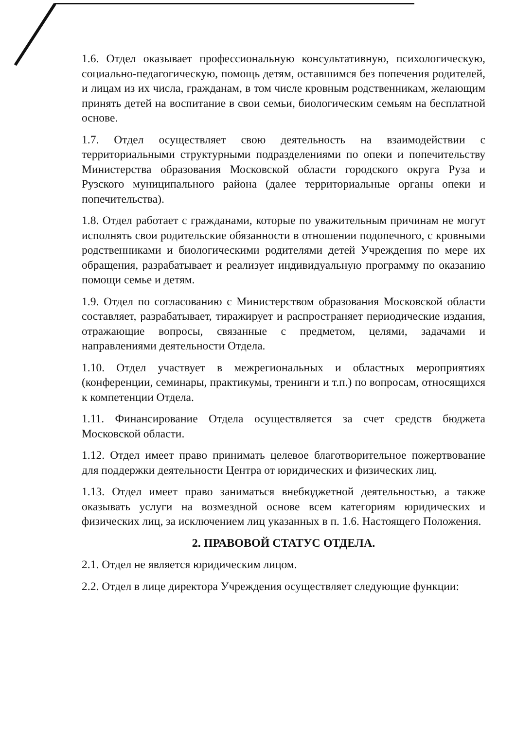1.6. Отдел оказывает профессиональную консультативную, психологическую, социально-педагогическую, помощь детям, оставшимся без попечения родителей, и лицам из их числа, гражданам, в том числе кровным родственникам, желающим принять детей на воспитание в свои семьи, биологическим семьям на бесплатной основе.
1.7. Отдел осуществляет свою деятельность на взаимодействии с территориальными структурными подразделениями по опеки и попечительству Министерства образования Московской области городского округа Руза и Рузского муниципального района (далее территориальные органы опеки и попечительства).
1.8. Отдел работает с гражданами, которые по уважительным причинам не могут исполнять свои родительские обязанности в отношении подопечного, с кровными родственниками и биологическими родителями детей Учреждения по мере их обращения, разрабатывает и реализует индивидуальную программу по оказанию помощи семье и детям.
1.9. Отдел по согласованию с Министерством образования Московской области составляет, разрабатывает, тиражирует и распространяет периодические издания, отражающие вопросы, связанные с предметом, целями, задачами и направлениями деятельности Отдела.
1.10. Отдел участвует в межрегиональных и областных мероприятиях (конференции, семинары, практикумы, тренинги и т.п.) по вопросам, относящихся к компетенции Отдела.
1.11. Финансирование Отдела осуществляется за счет средств бюджета Московской области.
1.12. Отдел имеет право принимать целевое благотворительное пожертвование для поддержки деятельности Центра от юридических и физических лиц.
1.13. Отдел имеет право заниматься внебюджетной деятельностью, а также оказывать услуги на возмездной основе всем категориям юридических и физических лиц, за исключением лиц указанных в п. 1.6. Настоящего Положения.
2. ПРАВОВОЙ СТАТУС ОТДЕЛА.
2.1. Отдел не является юридическим лицом.
2.2. Отдел в лице директора Учреждения осуществляет следующие функции: